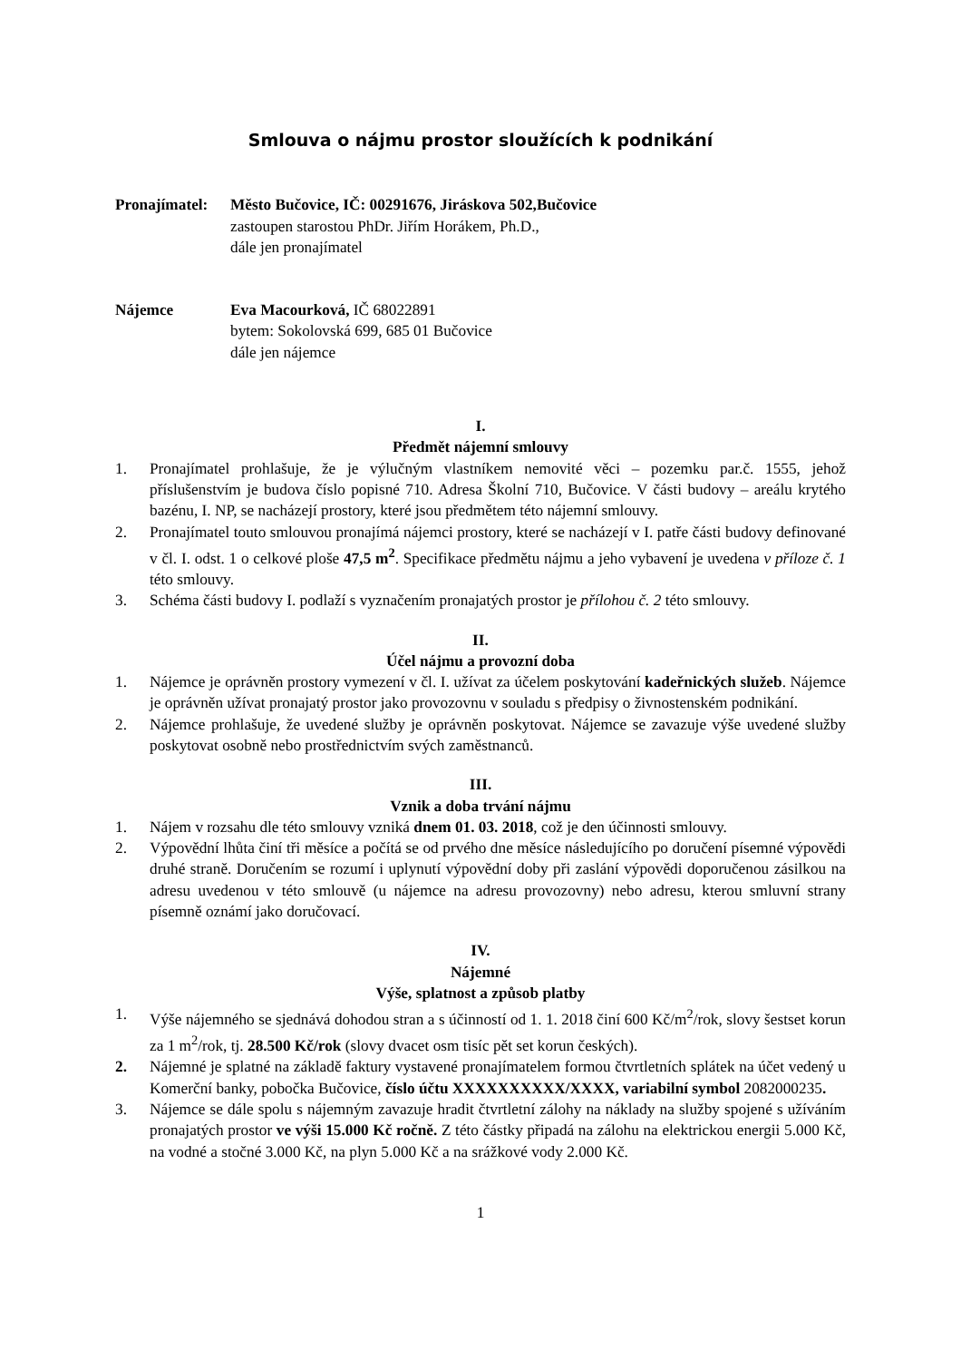Smlouva o nájmu prostor sloužících k podnikání
Pronajímatel:
Město Bučovice, IČ: 00291676, Jiráskova 502,Bučovice
zastoupen starostou PhDr. Jiřím Horákem, Ph.D.,
dále jen pronajímatel
Nájemce Eva Macourková, IČ 68022891
bytem: Sokolovská 699, 685 01 Bučovice
dále jen nájemce
I.
Předmět nájemní smlouvy
1. Pronajímatel prohlašuje, že je výlučným vlastníkem nemovité věci – pozemku par.č. 1555, jehož příslušenstvím je budova číslo popisné 710. Adresa Školní 710, Bučovice. V části budovy – areálu krytého bazénu, I. NP, se nacházejí prostory, které jsou předmětem této nájemní smlouvy.
2. Pronajímatel touto smlouvou pronajímá nájemci prostory, které se nacházejí v I. patře části budovy definované v čl. I. odst. 1 o celkové ploše 47,5 m<sup>2</sup>. Specifikace předmětu nájmu a jeho vybavení je uvedena v příloze č. 1 této smlouvy.
3. Schéma části budovy I. podlaží s vyznačením pronajatých prostor je přílohou č. 2 této smlouvy.
II.
Účel nájmu a provozní doba
1. Nájemce je oprávněn prostory vymezení v čl. I. užívat za účelem poskytování kadeřnických služeb. Nájemce je oprávněn užívat pronajatý prostor jako provozovnu v souladu s předpisy o živnostenském podnikání.
2. Nájemce prohlašuje, že uvedené služby je oprávněn poskytovat. Nájemce se zavazuje výše uvedené služby poskytovat osobně nebo prostřednictvím svých zaměstnanců.
III.
Vznik a doba trvání nájmu
1. Nájem v rozsahu dle této smlouvy vzniká dnem 01. 03. 2018, což je den účinnosti smlouvy.
2. Výpovědní lhůta činí tři měsíce a počítá se od prvého dne měsíce následujícího po doručení písemné výpovědi druhé straně. Doručením se rozumí i uplynutí výpovědní doby při zaslání výpovědi doporučenou zásilkou na adresu uvedenou v této smlouvě (u nájemce na adresu provozovny) nebo adresu, kterou smluvní strany písemně oznámí jako doručovací.
IV.
Nájemné
Výše, splatnost a způsob platby
1. Výše nájemného se sjednává dohodou stran a s účinností od 1. 1. 2018 činí 600 Kč/m<sup>2</sup>/rok, slovy šestset korun za 1 m<sup>2</sup>/rok, tj. 28.500 Kč/rok (slovy dvacet osm tisíc pět set korun českých).
2. Nájemné je splatné na základě faktury vystavené pronajímatelem formou čtvrtletních splátek na účet vedený u Komerční banky, pobočka Bučovice, číslo účtu XXXXXXXXXX/XXXX, variabilní symbol 2082000235.
3. Nájemce se dále spolu s nájemným zavazuje hradit čtvrtletní zálohy na náklady na služby spojené s užíváním pronajatých prostor ve výši 15.000 Kč ročně. Z této částky připadá na zálohu na elektrickou energii 5.000 Kč, na vodné a stočné 3.000 Kč, na plyn 5.000 Kč a na srážkové vody 2.000 Kč.
1